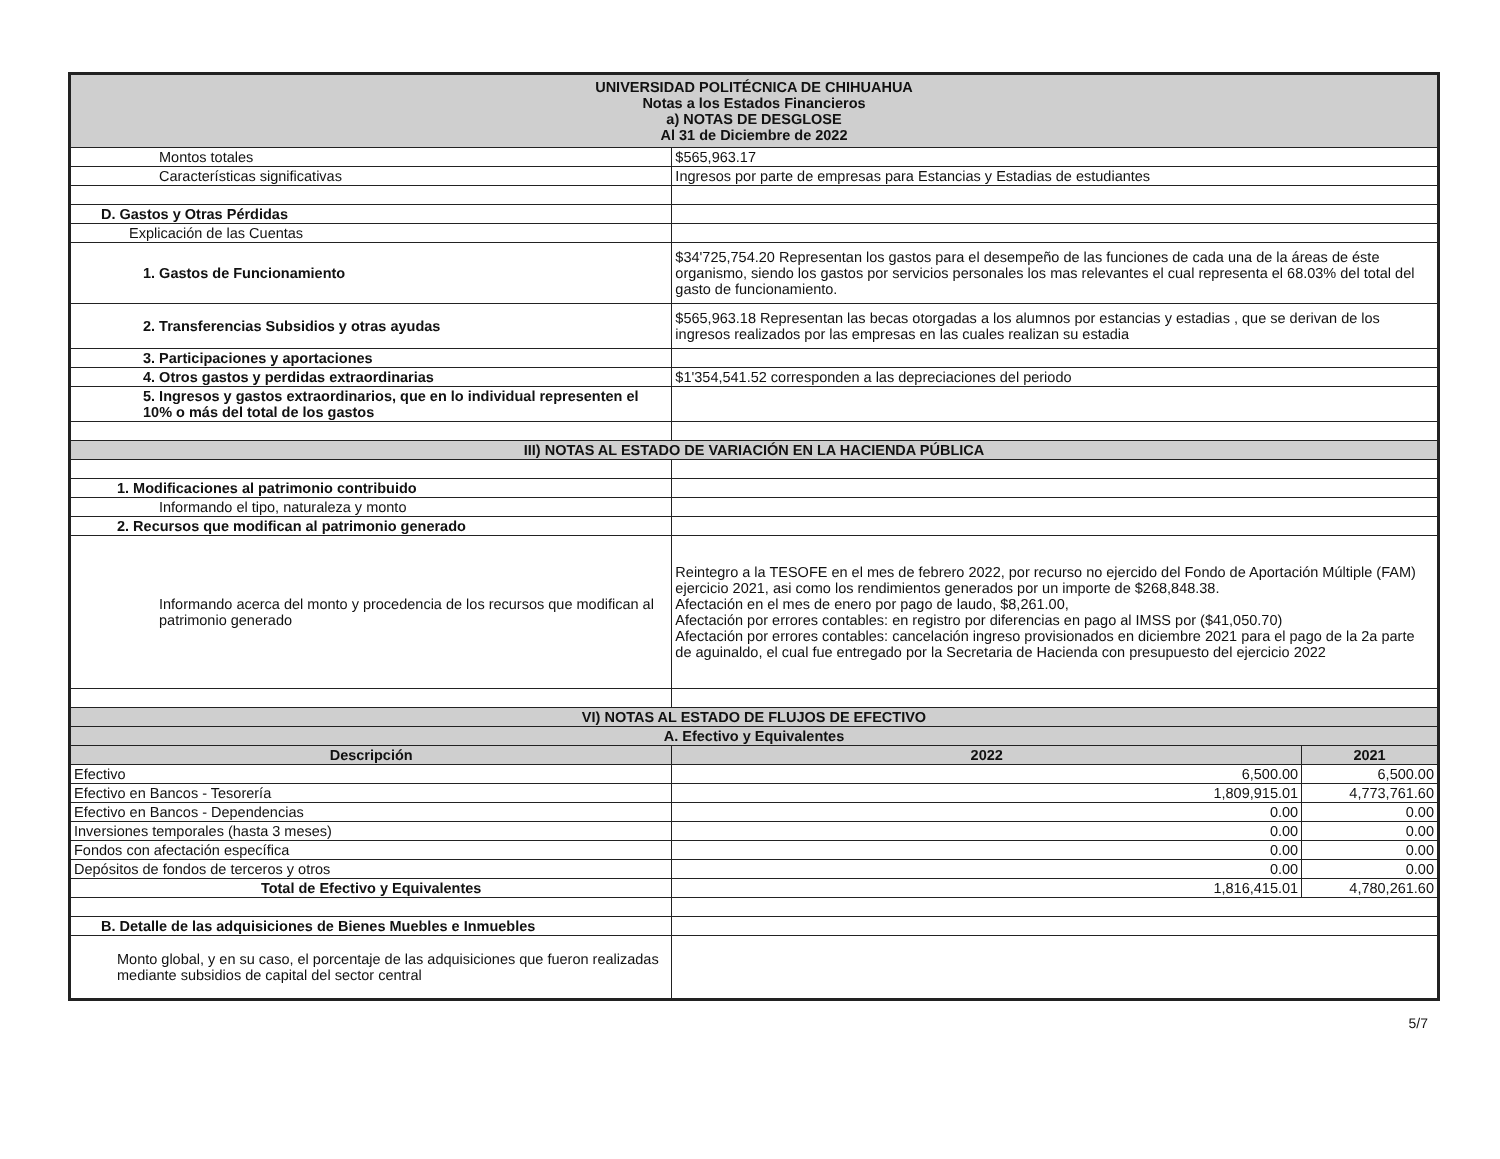| UNIVERSIDAD POLITÉCNICA DE CHIHUAHUA Notas a los Estados Financieros a) NOTAS DE DESGLOSE Al 31 de Diciembre de 2022 | | |
| Montos totales | $565,963.17 | |
| Características significativas | Ingresos por parte de empresas para Estancias y Estadias de estudiantes | |
| D. Gastos y Otras Pérdidas | | |
| Explicación de las Cuentas | | |
| 1. Gastos de Funcionamiento | $34'725,754.20 Representan los gastos para el desempeño de las funciones de cada una de la áreas de éste organismo, siendo los gastos por servicios personales los mas relevantes el cual representa el 68.03% del total del gasto de funcionamiento. | |
| 2. Transferencias Subsidios y otras ayudas | $565,963.18 Representan las becas otorgadas a los alumnos por estancias y estadias , que se derivan de los ingresos realizados por las empresas en las cuales realizan su estadia | |
| 3. Participaciones y aportaciones | | |
| 4. Otros gastos y perdidas extraordinarias | $1'354,541.52 corresponden a las depreciaciones del periodo | |
| 5. Ingresos y gastos extraordinarios, que en lo individual representen el 10% o más del total de los gastos | | |
| III) NOTAS AL ESTADO DE VARIACIÓN EN LA HACIENDA PÚBLICA | | |
| 1. Modificaciones al patrimonio contribuido | | |
| Informando el tipo, naturaleza y monto | | |
| 2. Recursos que modifican al patrimonio generado | | |
| Informando acerca del monto y procedencia de los recursos que modifican al patrimonio generado | Reintegro a la TESOFE en el mes de febrero 2022, por recurso no ejercido del Fondo de Aportación Múltiple (FAM) ejercicio 2021, asi como los rendimientos generados por un importe de $268,848.38. Afectación en el mes de enero por pago de laudo, $8,261.00, Afectación por errores contables: en registro por diferencias en pago al IMSS por ($41,050.70) Afectación por errores contables: cancelación ingreso provisionados en diciembre 2021 para el pago de la 2a parte de aguinaldo, el cual fue entregado por la Secretaria de Hacienda con presupuesto del ejercicio 2022 | |
| VI) NOTAS AL ESTADO DE FLUJOS DE EFECTIVO | | |
| A. Efectivo y Equivalentes | | |
| Descripción | 2022 | 2021 |
| Efectivo | 6,500.00 | 6,500.00 |
| Efectivo en Bancos - Tesorería | 1,809,915.01 | 4,773,761.60 |
| Efectivo en Bancos - Dependencias | 0.00 | 0.00 |
| Inversiones temporales (hasta 3 meses) | 0.00 | 0.00 |
| Fondos con afectación específica | 0.00 | 0.00 |
| Depósitos de fondos de terceros y otros | 0.00 | 0.00 |
| Total de Efectivo y Equivalentes | 1,816,415.01 | 4,780,261.60 |
| B. Detalle de las adquisiciones de Bienes Muebles e Inmuebles | | |
| Monto global, y en su caso, el porcentaje de las adquisiciones que fueron realizadas mediante subsidios de capital del sector central | | |
5/7